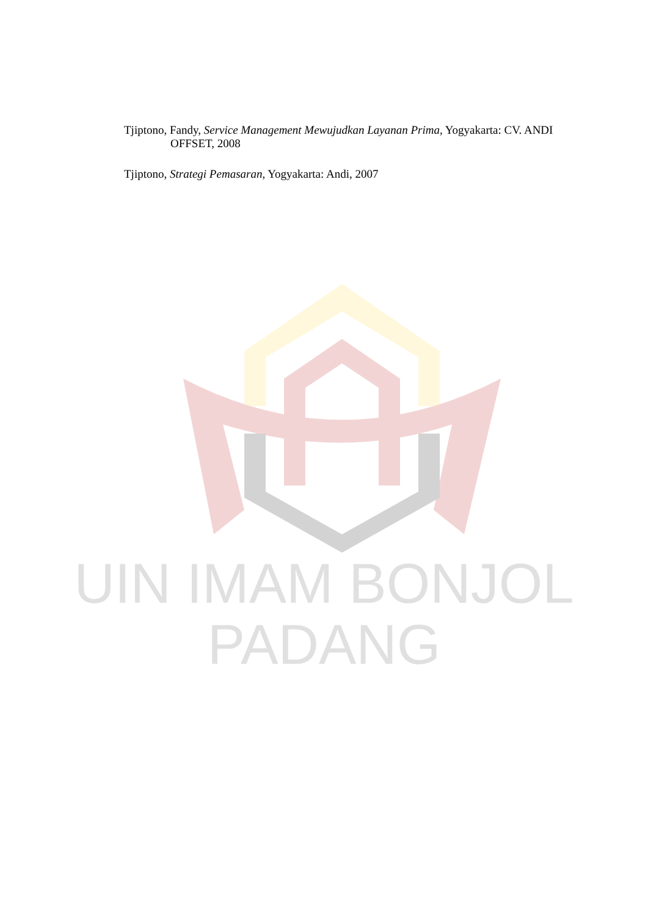UIN IMAM BONJOL
PADANG
Tjiptono, Fandy, Service Management Mewujudkan Layanan Prima, Yogyakarta: CV. ANDI OFFSET, 2008
Tjiptono, Strategi Pemasaran, Yogyakarta: Andi, 2007